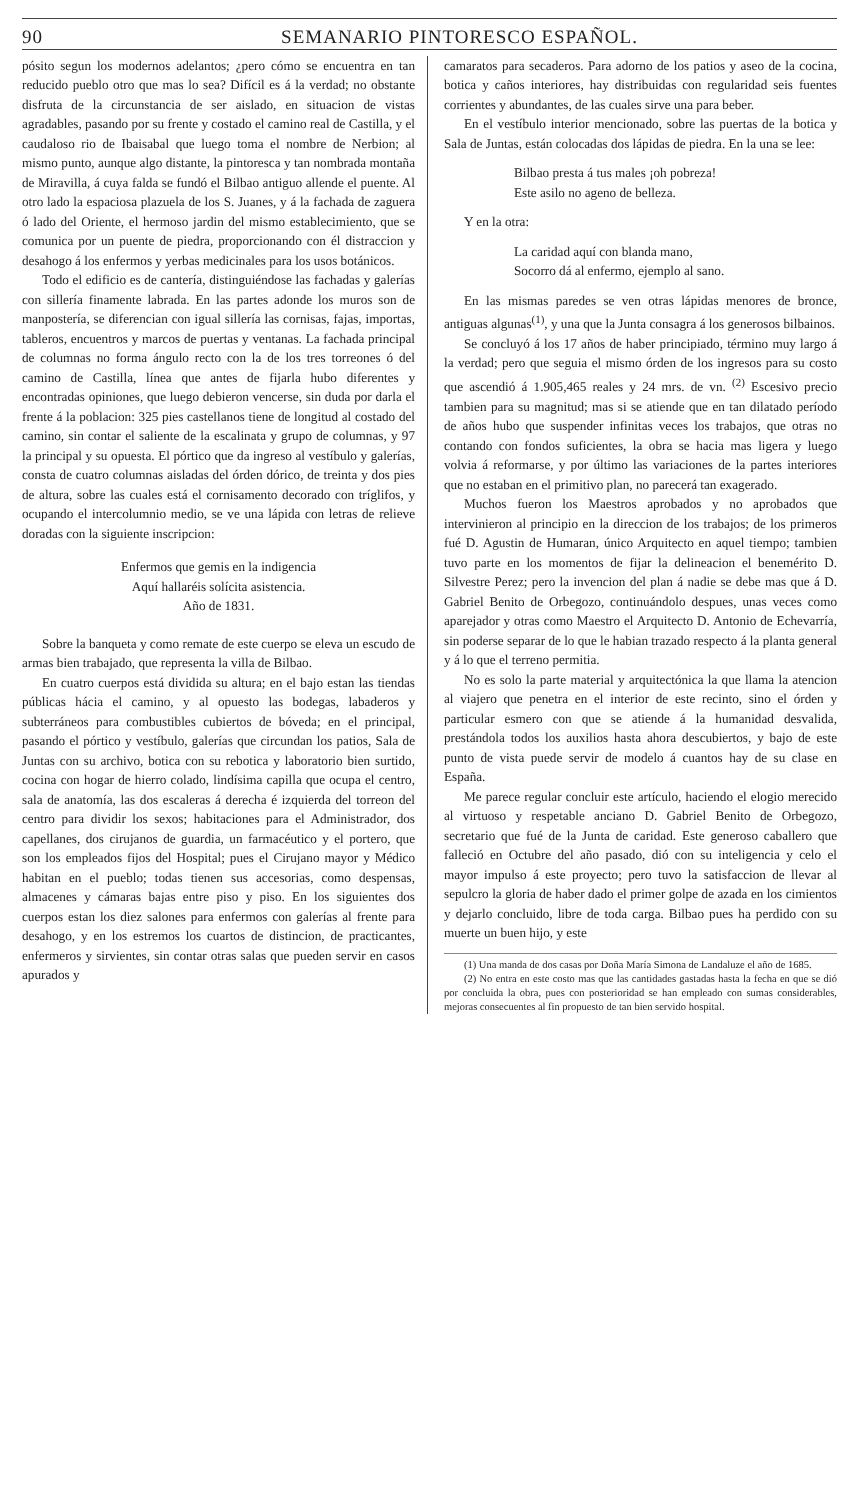90 SEMANARIO PINTORESCO ESPAÑOL.
pósito segun los modernos adelantos; ¿pero cómo se encuentra en tan reducido pueblo otro que mas lo sea? Difícil es á la verdad; no obstante disfruta de la circunstancia de ser aislado, en situacion de vistas agradables, pasando por su frente y costado el camino real de Castilla, y el caudaloso rio de Ibaisabal que luego toma el nombre de Nerbion; al mismo punto, aunque algo distante, la pintoresca y tan nombrada montaña de Miravilla, á cuya falda se fundó el Bilbao antiguo allende el puente. Al otro lado la espaciosa plazuela de los S. Juanes, y á la fachada de zaguera ó lado del Oriente, el hermoso jardin del mismo establecimiento, que se comunica por un puente de piedra, proporcionando con él distraccion y desahogo á los enfermos y yerbas medicinales para los usos botánicos.
Todo el edificio es de cantería, distinguiéndose las fachadas y galerías con sillería finamente labrada. En las partes adonde los muros son de manpostería, se diferencian con igual sillería las cornisas, fajas, importas, tableros, encuentros y marcos de puertas y ventanas. La fachada principal de columnas no forma ángulo recto con la de los tres torreones ó del camino de Castilla, línea que antes de fijarla hubo diferentes y encontradas opiniones, que luego debieron vencerse, sin duda por darla el frente á la poblacion: 325 pies castellanos tiene de longitud al costado del camino, sin contar el saliente de la escalinata y grupo de columnas, y 97 la principal y su opuesta. El pórtico que da ingreso al vestíbulo y galerías, consta de cuatro columnas aisladas del órden dórico, de treinta y dos pies de altura, sobre las cuales está el cornisamento decorado con tríglifos, y ocupando el intercolumnio medio, se ve una lápida con letras de relieve doradas con la siguiente inscripcion:
Enfermos que gemis en la indigencia
Aquí hallaréis solícita asistencia.
Año de 1831.
Sobre la banqueta y como remate de este cuerpo se eleva un escudo de armas bien trabajado, que representa la villa de Bilbao.
En cuatro cuerpos está dividida su altura; en el bajo estan las tiendas públicas hácia el camino, y al opuesto las bodegas, labaderos y subterráneos para combustibles cubiertos de bóveda; en el principal, pasando el pórtico y vestíbulo, galerías que circundan los patios, Sala de Juntas con su archivo, botica con su rebotica y laboratorio bien surtido, cocina con hogar de hierro colado, lindísima capilla que ocupa el centro, sala de anatomía, las dos escaleras á derecha é izquierda del torreon del centro para dividir los sexos; habitaciones para el Administrador, dos capellanes, dos cirujanos de guardia, un farmacéutico y el portero, que son los empleados fijos del Hospital; pues el Cirujano mayor y Médico habitan en el pueblo; todas tienen sus accesorias, como despensas, almacenes y cámaras bajas entre piso y piso. En los siguientes dos cuerpos estan los diez salones para enfermos con galerías al frente para desahogo, y en los estremos los cuartos de distincion, de practicantes, enfermeros y sirvientes, sin contar otras salas que pueden servir en casos apurados y
camaratos para secaderos. Para adorno de los patios y aseo de la cocina, botica y caños interiores, hay distribuidas con regularidad seis fuentes corrientes y abundantes, de las cuales sirve una para beber.
En el vestíbulo interior mencionado, sobre las puertas de la botica y Sala de Juntas, están colocadas dos lápidas de piedra. En la una se lee:
Bilbao presta á tus males ¡oh pobreza!
Este asilo no ageno de belleza.
Y en la otra:
La caridad aquí con blanda mano,
Socorro dá al enfermo, ejemplo al sano.
En las mismas paredes se ven otras lápidas menores de bronce, antiguas algunas<sup>(1)</sup>, y una que la Junta consagra á los generosos bilbainos.
Se concluyó á los 17 años de haber principiado, término muy largo á la verdad; pero que seguia el mismo órden de los ingresos para su costo que ascendió á 1.905,465 reales y 24 mrs. de vn. <sup>(2)</sup> Escesivo precio tambien para su magnitud; mas si se atiende que en tan dilatado período de años hubo que suspender infinitas veces los trabajos, que otras no contando con fondos suficientes, la obra se hacia mas ligera y luego volvia á reformarse, y por último las variaciones de la partes interiores que no estaban en el primitivo plan, no parecerá tan exagerado.
Muchos fueron los Maestros aprobados y no aprobados que intervinieron al principio en la direccion de los trabajos; de los primeros fué D. Agustin de Humaran, único Arquitecto en aquel tiempo; tambien tuvo parte en los momentos de fijar la delineacion el benemérito D. Silvestre Perez; pero la invencion del plan á nadie se debe mas que á D. Gabriel Benito de Orbegozo, continuándolo despues, unas veces como aparejador y otras como Maestro el Arquitecto D. Antonio de Echevarría, sin poderse separar de lo que le habian trazado respecto á la planta general y á lo que el terreno permitia.
No es solo la parte material y arquitectónica la que llama la atencion al viajero que penetra en el interior de este recinto, sino el órden y particular esmero con que se atiende á la humanidad desvalida, prestándola todos los auxilios hasta ahora descubiertos, y bajo de este punto de vista puede servir de modelo á cuantos hay de su clase en España.
Me parece regular concluir este artículo, haciendo el elogio merecido al virtuoso y respetable anciano D. Gabriel Benito de Orbegozo, secretario que fué de la Junta de caridad. Este generoso caballero que falleció en Octubre del año pasado, dió con su inteligencia y celo el mayor impulso á este proyecto; pero tuvo la satisfaccion de llevar al sepulcro la gloria de haber dado el primer golpe de azada en los cimientos y dejarlo concluido, libre de toda carga. Bilbao pues ha perdido con su muerte un buen hijo, y este
(1) Una manda de dos casas por Doña María Simona de Landaluze el año de 1685.
(2) No entra en este costo mas que las cantidades gastadas hasta la fecha en que se dió por concluida la obra, pues con posterioridad se han empleado con sumas considerables, mejoras consecuentes al fin propuesto de tan bien servido hospital.